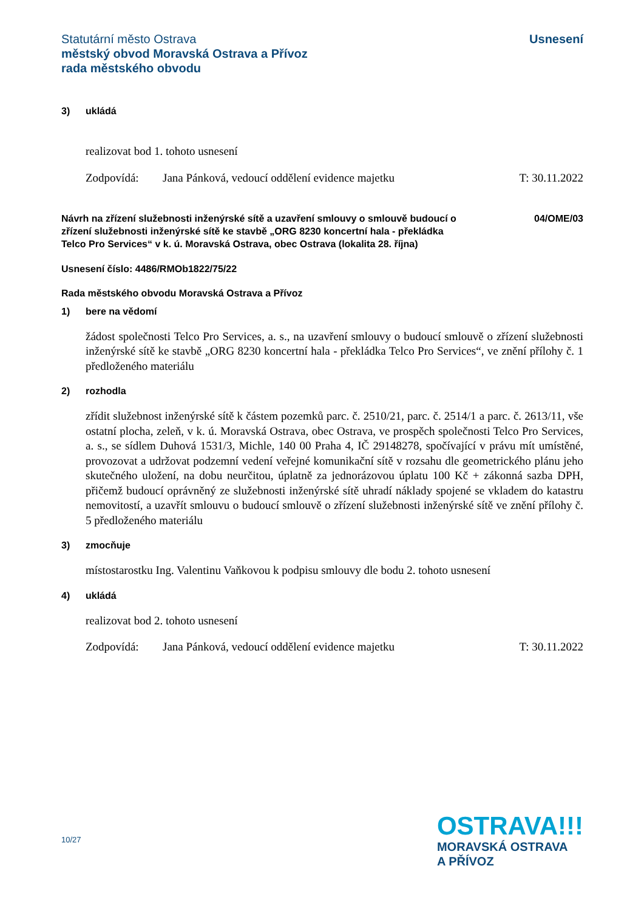Statutární město Ostrava
městský obvod Moravská Ostrava a Přívoz
rada městského obvodu
Usnesení
3) ukládá
realizovat bod 1. tohoto usnesení
Zodpovídá: Jana Pánková, vedoucí oddělení evidence majetku T: 30.11.2022
Návrh na zřízení služebnosti inženýrské sítě a uzavření smlouvy o smlouvě budoucí o zřízení služebnosti inženýrské sítě ke stavbě „ORG 8230 koncertní hala - překládka Telco Pro Services“ v k. ú. Moravská Ostrava, obec Ostrava (lokalita 28. října)
04/OME/03
Usnesení číslo: 4486/RMOb1822/75/22
Rada městského obvodu Moravská Ostrava a Přívoz
1) bere na vědomí
žádost společnosti Telco Pro Services, a. s., na uzavření smlouvy o budoucí smlouvě o zřízení služebnosti inženýrské sítě ke stavbě „ORG 8230 koncertní hala - překládka Telco Pro Services“, ve znění přílohy č. 1 předloženého materiálu
2) rozhodla
zřídit služebnost inženýrské sítě k částem pozemků parc. č. 2510/21, parc. č. 2514/1 a parc. č. 2613/11, vše ostatní plocha, zeleň, v k. ú. Moravská Ostrava, obec Ostrava, ve prospěch společnosti Telco Pro Services, a. s., se sídlem Duhová 1531/3, Michle, 140 00 Praha 4, IČ 29148278, spočívající v právu mít umístěné, provozovat a udržovat podzemní vedení veřejné komunikační sítě v rozsahu dle geometrického plánu jeho skutečného uložení, na dobu neurčitou, úplatně za jednorázovou úplatu 100 Kč + zákonná sazba DPH, přičemž budoucí oprávněný ze služebnosti inženýrské sítě uhradí náklady spojené se vkladem do katastru nemovitostí, a uzavřít smlouvu o budoucí smlouvě o zřízení služebnosti inženýrské sítě ve znění přílohy č. 5 předloženého materiálu
3) zmocňuje
místostarostku Ing. Valentinu Vaňkovou k podpisu smlouvy dle bodu 2. tohoto usnesení
4) ukládá
realizovat bod 2. tohoto usnesení
Zodpovídá: Jana Pánková, vedoucí oddělení evidence majetku T: 30.11.2022
10/27
OSTRAVA!!!
MORAVSKÁ OSTRAVA
A PŘÍVOZ